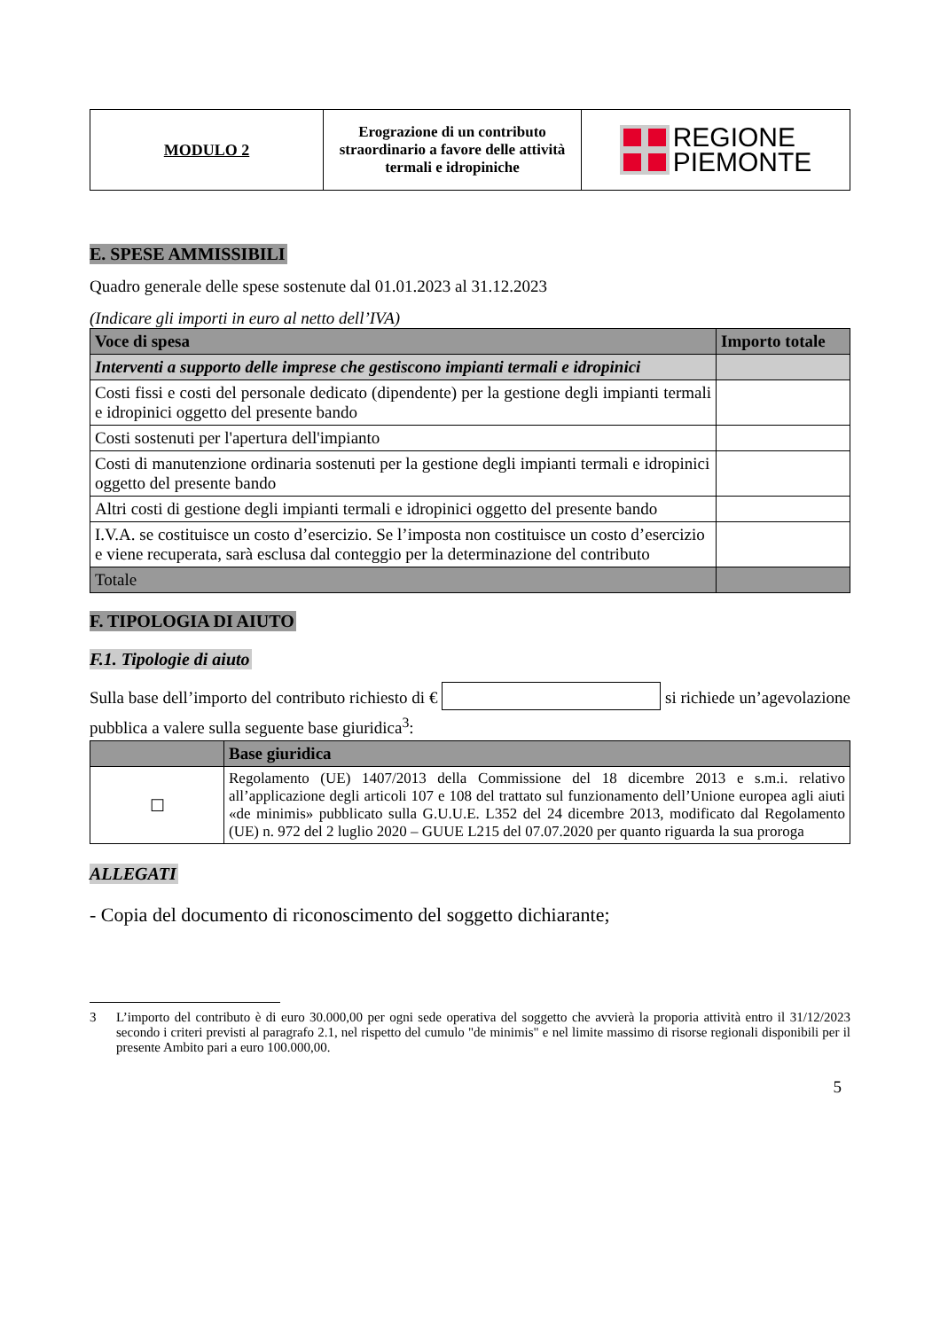| MODULO 2 | Erograzione di un contributo straordinario a favore delle attività termali e idropiniche | REGIONE PIEMONTE |
E. SPESE AMMISSIBILI
Quadro generale delle spese sostenute dal 01.01.2023 al 31.12.2023
(Indicare gli importi in euro al netto dell’IVA)
| Voce di spesa | Importo totale |
| --- | --- |
| Interventi a supporto delle imprese che gestiscono impianti termali e idropinici | |
| Costi fissi e costi del personale dedicato (dipendente) per la gestione degli impianti termali e idropinici oggetto del presente bando | |
| Costi sostenuti per l'apertura dell'impianto | |
| Costi di manutenzione ordinaria sostenuti per la gestione degli impianti termali e idropinici oggetto del presente bando | |
| Altri costi di gestione degli impianti termali e idropinici oggetto del presente bando | |
| I.V.A. se costituisce un costo d’esercizio. Se l’imposta non costituisce un costo d’esercizio e viene recuperata, sarà esclusa dal conteggio per la determinazione del contributo | |
| Totale | |
F. TIPOLOGIA DI AIUTO
F.1. Tipologie di aiuto
Sulla base dell’importo del contributo richiesto di € si richiede un’agevolazione pubblica a valere sulla seguente base giuridica<sup>3</sup>:
| | Base giuridica |
| --- | --- |
| ☐ | Regolamento (UE) 1407/2013 della Commissione del 18 dicembre 2013 e s.m.i. relativo all’applicazione degli articoli 107 e 108 del trattato sul funzionamento dell’Unione europea agli aiuti «de minimis» pubblicato sulla G.U.U.E. L352 del 24 dicembre 2013, modificato dal Regolamento (UE) n. 972 del 2 luglio 2020 – GUUE L215 del 07.07.2020 per quanto riguarda la sua proroga |
ALLEGATI
- Copia del documento di riconoscimento del soggetto dichiarante;
3 L’importo del contributo è di euro 30.000,00 per ogni sede operativa del soggetto che avvierà la proporia attività entro il 31/12/2023 secondo i criteri previsti al paragrafo 2.1, nel rispetto del cumulo "de minimis" e nel limite massimo di risorse regionali disponibili per il presente Ambito pari a euro 100.000,00.
5